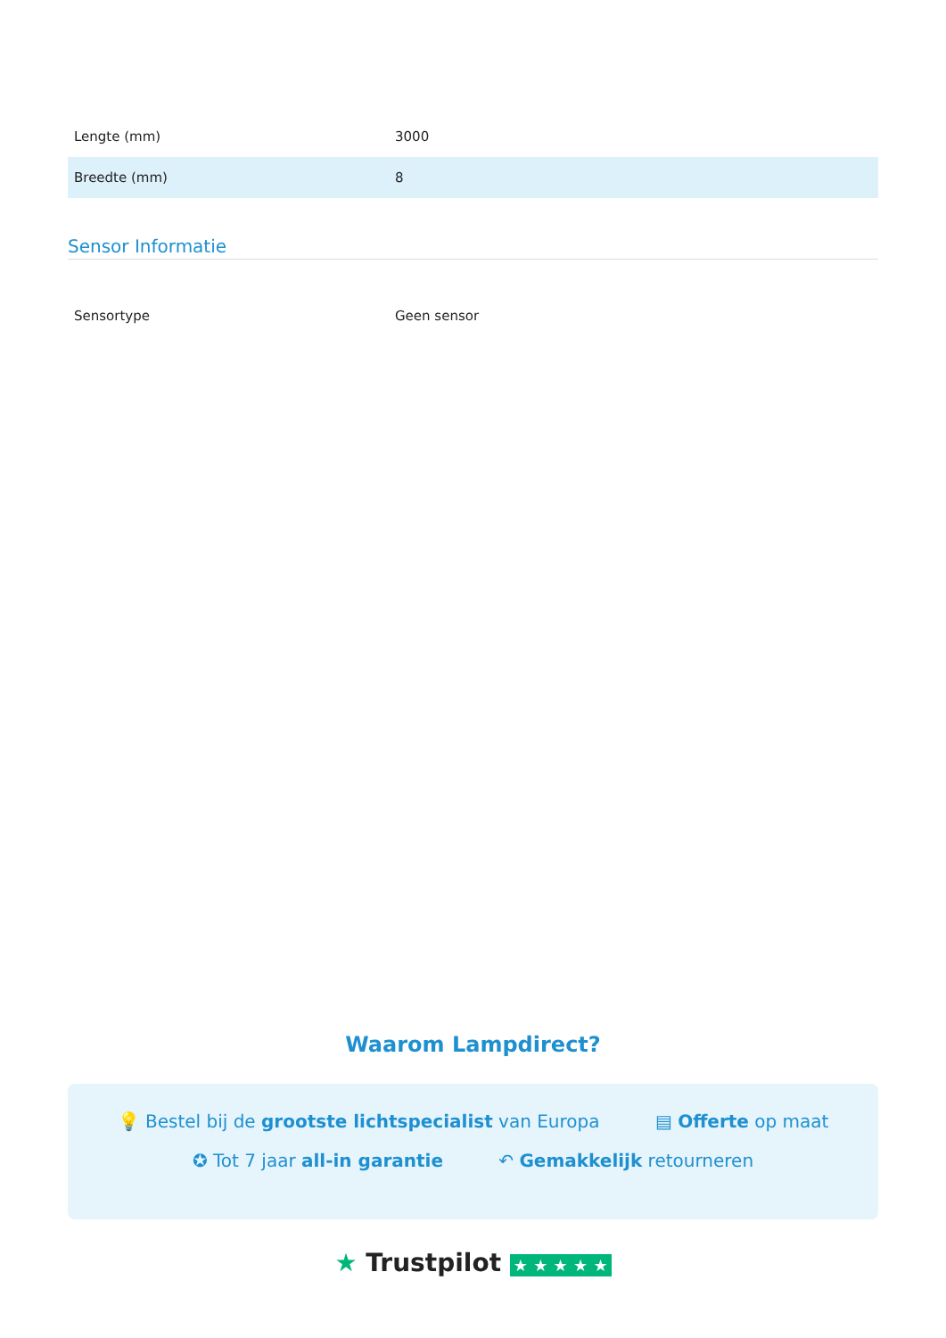| Lengte (mm) | 3000 |
| Breedte (mm) | 8 |
Sensor Informatie
| Sensortype | Geen sensor |
Waarom Lampdirect?
💡 Bestel bij de grootste lichtspecialist van Europa ▤ Offerte op maat
✪ Tot 7 jaar all-in garantie ↶ Gemakkelijk retourneren
★ Trustpilot ★ ★ ★ ★ ★